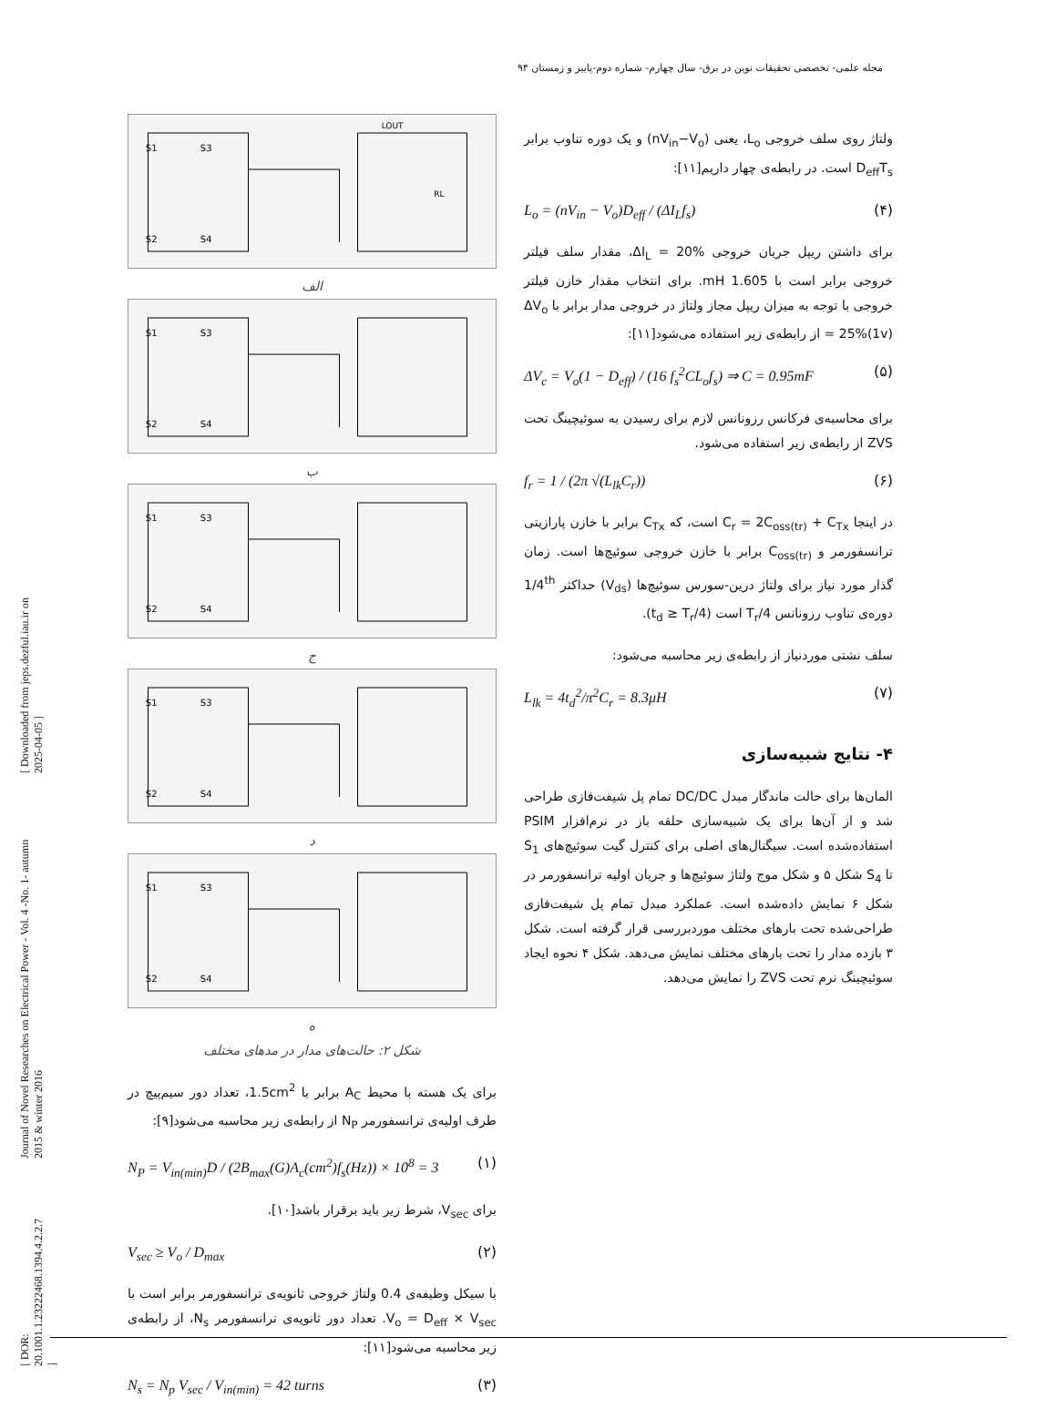مجله علمی- تخصصی تحقیقات نوین در برق- سال چهارم- شماره دوم-پاییز و زمستان ۹۴
[ DOR: 20.1001.1.23222468.1394.4.2.2.7 ] Journal of Novel Researches on Electrical Power - Vol. 4 -No. 1- autumn 2015 & winter 2016 [ Downloaded from jeps.dezful.iau.ir on 2025-04-05 ]
S1
S3
S2
S4
LOUT
RL
الف
S1
S3
S2
S4
ب
S1
S3
S2
S4
ج
S1
S3
S2
S4
د
S1
S3
S2
S4
ه
شکل ۲: حالت‌های مدار در مدهای مختلف
برای یک هسته با محیط A<sub>C</sub> برابر با 1.5cm<sup>2</sup>، تعداد دور سیم‌پیچ در طرف اولیه‌ی ترانسفورمر N<sub>P</sub> از رابطه‌ی زیر محاسبه می‌شود[۹]:
N<sub>P</sub> = V<sub>in(min)</sub>D / (2B<sub>max</sub>(G)A<sub>c</sub>(cm<sup>2</sup>)f<sub>s</sub>(Hz)) × 10<sup>8</sup> = 3 (۱)
برای V<sub>sec</sub>، شرط زیر باید برقرار باشد[۱۰].
V<sub>sec</sub> ≥ V<sub>o</sub> / D<sub>max</sub> (۲)
با سیکل وظیفه‌ی 0.4 ولتاژ خروجی ثانویه‌ی ترانسفورمر برابر است با V<sub>o</sub> = D<sub>eff</sub> × V<sub>sec</sub>. تعداد دور ثانویه‌ی ترانسفورمر N<sub>s</sub>، از رابطه‌ی زیر محاسبه می‌شود[۱۱]:
N<sub>s</sub> = N<sub>p</sub> V<sub>sec</sub> / V<sub>in(min)</sub> = 42 turns (۳)
ولتاژ روی سلف خروجی L<sub>o</sub>، یعنی (nV<sub>in</sub>−V<sub>o</sub>) و یک دوره تناوب برابر D<sub>eff</sub>T<sub>s</sub> است. در رابطه‌ی چهار داریم[۱۱]:
L<sub>o</sub> = (nV<sub>in</sub> − V<sub>o</sub>)D<sub>eff</sub> / (ΔI<sub>L</sub>f<sub>s</sub>) (۴)
برای داشتن ریپل جریان خروجی ΔI<sub>L</sub> = 20%، مقدار سلف فیلتر خروجی برابر است با 1.605 mH. برای انتخاب مقدار خازن فیلتر خروجی با توجه به میزان ریپل مجاز ولتاژ در خروجی مدار برابر با ΔV<sub>o</sub> = 25%(1v) از رابطه‌ی زیر استفاده می‌شود[۱۱]:
ΔV<sub>c</sub> = V<sub>o</sub>(1 − D<sub>eff</sub>) / (16 f<sub>s</sub><sup>2</sup>CL<sub>o</sub>f<sub>s</sub>) ⇒ C = 0.95mF (۵)
برای محاسبه‌ی فرکانس رزونانس لازم برای رسیدن به سوئیچینگ تحت ZVS از رابطه‌ی زیر استفاده می‌شود.
f<sub>r</sub> = 1 / (2π √(L<sub>lk</sub>C<sub>r</sub>)) (۶)
در اینجا C<sub>r</sub> = 2C<sub>oss(tr)</sub> + C<sub>Tx</sub> است، که C<sub>Tx</sub> برابر با خازن پارازیتی ترانسفورمر و C<sub>oss(tr)</sub> برابر با خازن خروجی سوئیچ‌ها است. زمان گذار مورد نیاز برای ولتاژ درین-سورس سوئیچ‌ها (V<sub>ds</sub>) حداکثر 1/4<sup>th</sup> دوره‌ی تناوب رزونانس T<sub>r</sub>/4 است (t<sub>d</sub> ≥ T<sub>r</sub>/4).
سلف نشتی موردنیاز از رابطه‌ی زیر محاسبه می‌شود:
L<sub>lk</sub> = 4t<sub>d</sub><sup>2</sup>/π<sup>2</sup>C<sub>r</sub> = 8.3μH (۷)
۴- نتایج شبیه‌سازی
المان‌ها برای حالت ماندگار مبدل DC/DC تمام پل شیفت‌فازی طراحی شد و از آن‌ها برای یک شبیه‌سازی حلقه باز در نرم‌افزار PSIM استفاده‌شده است. سیگنال‌های اصلی برای کنترل گیت سوئیچ‌های S<sub>1</sub> تا S<sub>4</sub> شکل ۵ و شکل موج ولتاژ سوئیچ‌ها و جریان اولیه ترانسفورمر در شکل ۶ نمایش داده‌شده است. عملکرد مبدل تمام پل شیفت‌فازی طراحی‌شده تحت بارهای مختلف موردبررسی قرار گرفته است. شکل ۳ بازده مدار را تحت بارهای مختلف نمایش می‌دهد. شکل ۴ نحوه ایجاد سوئیچینگ نرم تحت ZVS را نمایش می‌دهد.